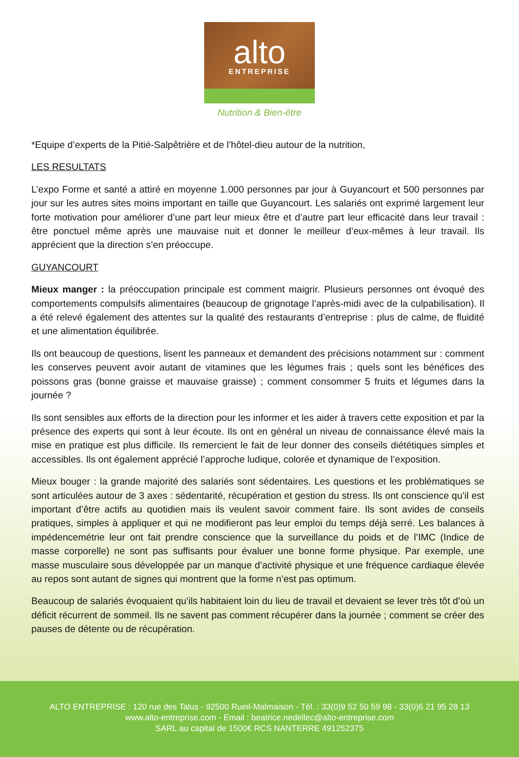alto
ENTREPRISE
Nutrition & Bien-être
*Equipe d’experts de la Pitié-Salpêtrière et de l’hôtel-dieu autour de la nutrition,
LES RESULTATS
L’expo Forme et santé a attiré en moyenne 1.000 personnes par jour à Guyancourt et 500 personnes par jour sur les autres sites moins important en taille que Guyancourt. Les salariés ont exprimé largement leur forte motivation pour améliorer d’une part leur mieux être et d’autre part leur efficacité dans leur travail : être ponctuel même après une mauvaise nuit et donner le meilleur d’eux-mêmes à leur travail. Ils apprécient que la direction s’en préoccupe.
GUYANCOURT
Mieux manger : la préoccupation principale est comment maigrir. Plusieurs personnes ont évoqué des comportements compulsifs alimentaires (beaucoup de grignotage l’après-midi avec de la culpabilisation). Il a été relevé également des attentes sur la qualité des restaurants d’entreprise : plus de calme, de fluidité et une alimentation équilibrée.
Ils ont beaucoup de questions, lisent les panneaux et demandent des précisions notamment sur : comment les conserves peuvent avoir autant de vitamines que les légumes frais ; quels sont les bénéfices des poissons gras (bonne graisse et mauvaise graisse) ; comment consommer 5 fruits et légumes dans la journée ?
Ils sont sensibles aux efforts de la direction pour les informer et les aider à travers cette exposition et par la présence des experts qui sont à leur écoute. Ils ont en général un niveau de connaissance élevé mais la mise en pratique est plus difficile. Ils remercient le fait de leur donner des conseils diététiques simples et accessibles. Ils ont également apprécié l’approche ludique, colorée et dynamique de l’exposition.
Mieux bouger : la grande majorité des salariés sont sédentaires. Les questions et les problématiques se sont articulées autour de 3 axes : sédentarité, récupération et gestion du stress. Ils ont conscience qu’il est important d’être actifs au quotidien mais ils veulent savoir comment faire. Ils sont avides de conseils pratiques, simples à appliquer et qui ne modifieront pas leur emploi du temps déjà serré. Les balances à impédencemétrie leur ont fait prendre conscience que la surveillance du poids et de l’IMC (Indice de masse corporelle) ne sont pas suffisants pour évaluer une bonne forme physique. Par exemple, une masse musculaire sous développée par un manque d’activité physique et une fréquence cardiaque élevée au repos sont autant de signes qui montrent que la forme n’est pas optimum.
Beaucoup de salariés évoquaient qu’ils habitaient loin du lieu de travail et devaient se lever très tôt d’où un déficit récurrent de sommeil. Ils ne savent pas comment récupérer dans la journée ; comment se créer des pauses de détente ou de récupération.
ALTO ENTREPRISE : 120 rue des Talus - 92500 Rueil-Malmaison - Tél. : 33(0)9 52 50 59 98 - 33(0)6 21 95 28 13
www.alto-entreprise.com - Email : beatrice.nedellec@alto-entreprise.com
SARL au capital de 1500€ RCS NANTERRE 491252375